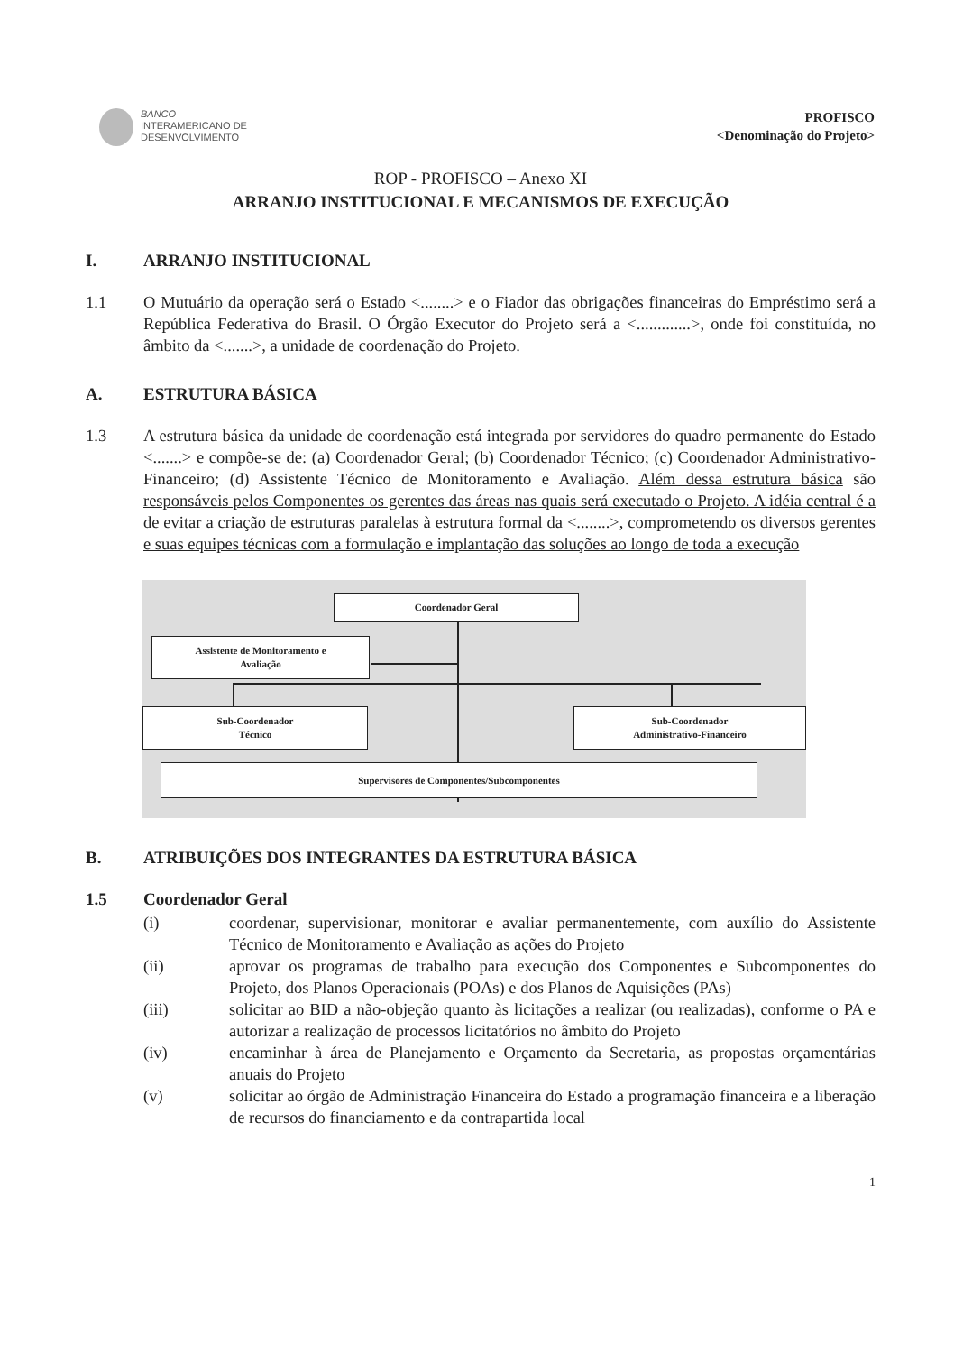BANCO
INTERAMERICANO DE
DESENVOLVIMENTO
PROFISCO
<Denominação do Projeto>
ROP - PROFISCO – Anexo XI
ARRANJO INSTITUCIONAL E MECANISMOS DE EXECUÇÃO
I. ARRANJO INSTITUCIONAL
1.1 O Mutuário da operação será o Estado <........> e o Fiador das obrigações financeiras do Empréstimo será a República Federativa do Brasil. O Órgão Executor do Projeto será a <.............>, onde foi constituída, no âmbito da <.......>, a unidade de coordenação do Projeto.
A. ESTRUTURA BÁSICA
1.3 A estrutura básica da unidade de coordenação está integrada por servidores do quadro permanente do Estado <.......> e compõe-se de: (a) Coordenador Geral; (b) Coordenador Técnico; (c) Coordenador Administrativo-Financeiro; (d) Assistente Técnico de Monitoramento e Avaliação. Além dessa estrutura básica são responsáveis pelos Componentes os gerentes das áreas nas quais será executado o Projeto. A idéia central é a de evitar a criação de estruturas paralelas à estrutura formal da <........>, comprometendo os diversos gerentes e suas equipes técnicas com a formulação e implantação das soluções ao longo de toda a execução
Coordenador Geral
Assistente de Monitoramento e
Avaliação
Sub-Coordenador
Técnico
Sub-Coordenador
Administrativo-Financeiro
Supervisores de Componentes/Subcomponentes
B. ATRIBUIÇÕES DOS INTEGRANTES DA ESTRUTURA BÁSICA
1.5 Coordenador Geral
(i) coordenar, supervisionar, monitorar e avaliar permanentemente, com auxílio do Assistente Técnico de Monitoramento e Avaliação as ações do Projeto
(ii) aprovar os programas de trabalho para execução dos Componentes e Subcomponentes do Projeto, dos Planos Operacionais (POAs) e dos Planos de Aquisições (PAs)
(iii) solicitar ao BID a não-objeção quanto às licitações a realizar (ou realizadas), conforme o PA e autorizar a realização de processos licitatórios no âmbito do Projeto
(iv) encaminhar à área de Planejamento e Orçamento da Secretaria, as propostas orçamentárias anuais do Projeto
(v) solicitar ao órgão de Administração Financeira do Estado a programação financeira e a liberação de recursos do financiamento e da contrapartida local
1